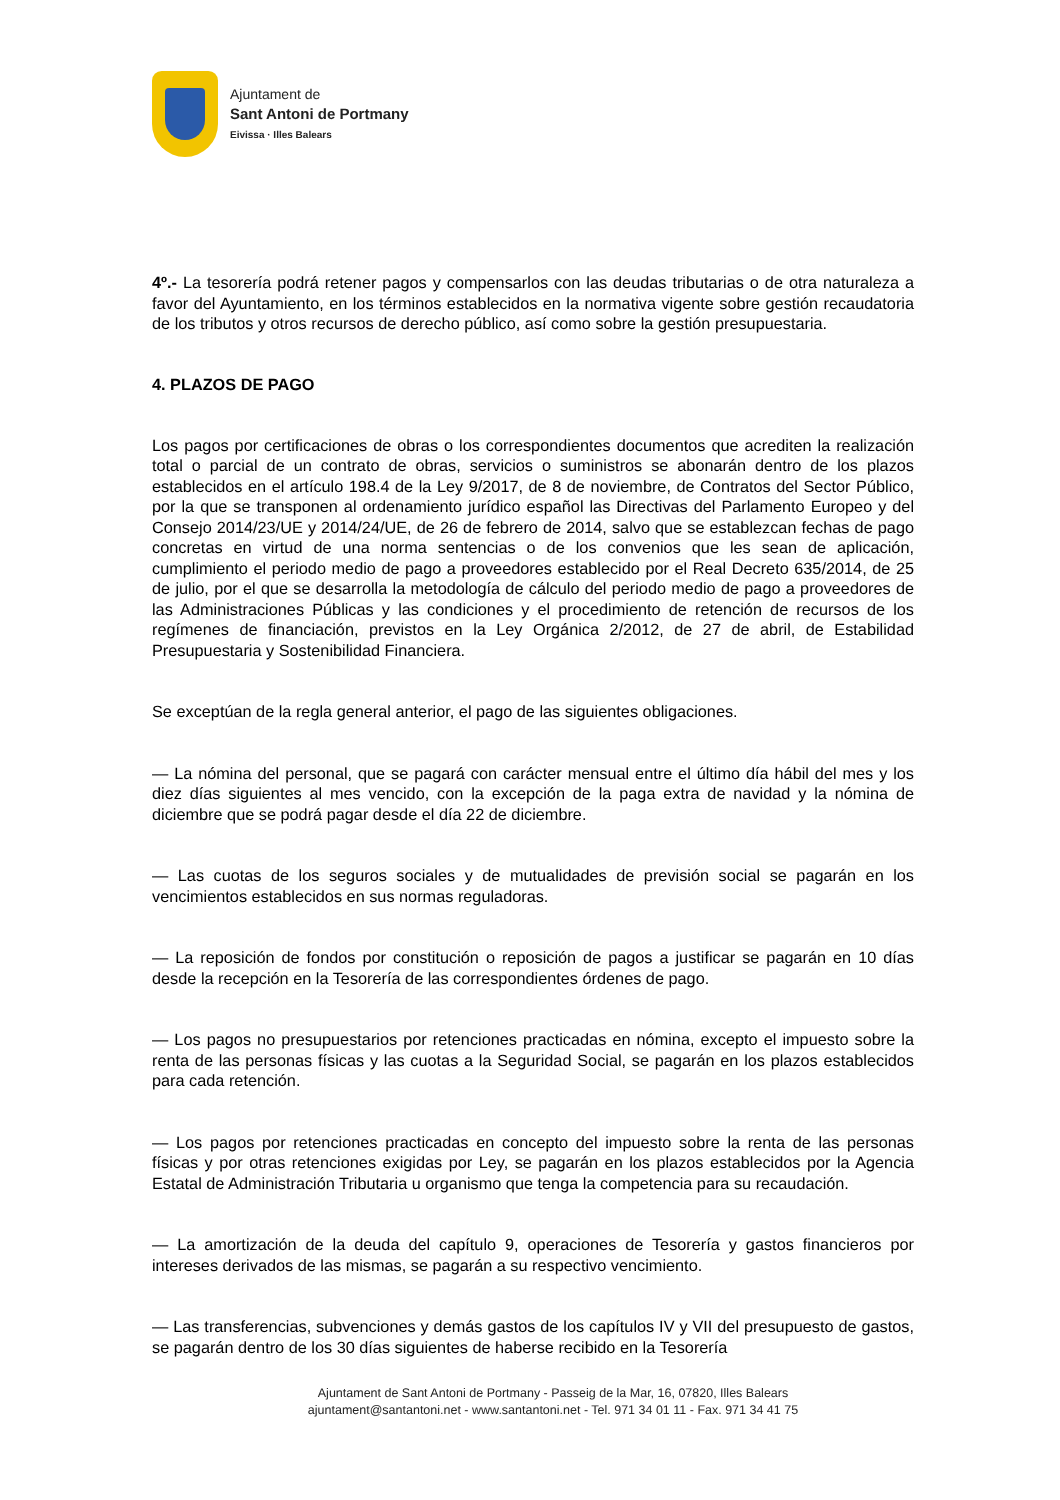Ajuntament de
Sant Antoni de Portmany
Eivissa · Illes Balears
4º.- La tesorería podrá retener pagos y compensarlos con las deudas tributarias o de otra naturaleza a favor del Ayuntamiento, en los términos establecidos en la normativa vigente sobre gestión recaudatoria de los tributos y otros recursos de derecho público, así como sobre la gestión presupuestaria.
4. PLAZOS DE PAGO
Los pagos por certificaciones de obras o los correspondientes documentos que acrediten la realización total o parcial de un contrato de obras, servicios o suministros se abonarán dentro de los plazos establecidos en el artículo 198.4 de la Ley 9/2017, de 8 de noviembre, de Contratos del Sector Público, por la que se transponen al ordenamiento jurídico español las Directivas del Parlamento Europeo y del Consejo 2014/23/UE y 2014/24/UE, de 26 de febrero de 2014, salvo que se establezcan fechas de pago concretas en virtud de una norma sentencias o de los convenios que les sean de aplicación, cumplimiento el periodo medio de pago a proveedores establecido por el Real Decreto 635/2014, de 25 de julio, por el que se desarrolla la metodología de cálculo del periodo medio de pago a proveedores de las Administraciones Públicas y las condiciones y el procedimiento de retención de recursos de los regímenes de financiación, previstos en la Ley Orgánica 2/2012, de 27 de abril, de Estabilidad Presupuestaria y Sostenibilidad Financiera.
Se exceptúan de la regla general anterior, el pago de las siguientes obligaciones.
— La nómina del personal, que se pagará con carácter mensual entre el último día hábil del mes y los diez días siguientes al mes vencido, con la excepción de la paga extra de navidad y la nómina de diciembre que se podrá pagar desde el día 22 de diciembre.
— Las cuotas de los seguros sociales y de mutualidades de previsión social se pagarán en los vencimientos establecidos en sus normas reguladoras.
— La reposición de fondos por constitución o reposición de pagos a justificar se pagarán en 10 días desde la recepción en la Tesorería de las correspondientes órdenes de pago.
— Los pagos no presupuestarios por retenciones practicadas en nómina, excepto el impuesto sobre la renta de las personas físicas y las cuotas a la Seguridad Social, se pagarán en los plazos establecidos para cada retención.
— Los pagos por retenciones practicadas en concepto del impuesto sobre la renta de las personas físicas y por otras retenciones exigidas por Ley, se pagarán en los plazos establecidos por la Agencia Estatal de Administración Tributaria u organismo que tenga la competencia para su recaudación.
— La amortización de la deuda del capítulo 9, operaciones de Tesorería y gastos financieros por intereses derivados de las mismas, se pagarán a su respectivo vencimiento.
— Las transferencias, subvenciones y demás gastos de los capítulos IV y VII del presupuesto de gastos, se pagarán dentro de los 30 días siguientes de haberse recibido en la Tesorería
Ajuntament de Sant Antoni de Portmany - Passeig de la Mar, 16, 07820, Illes Balears
ajuntament@santantoni.net - www.santantoni.net - Tel. 971 34 01 11 - Fax. 971 34 41 75